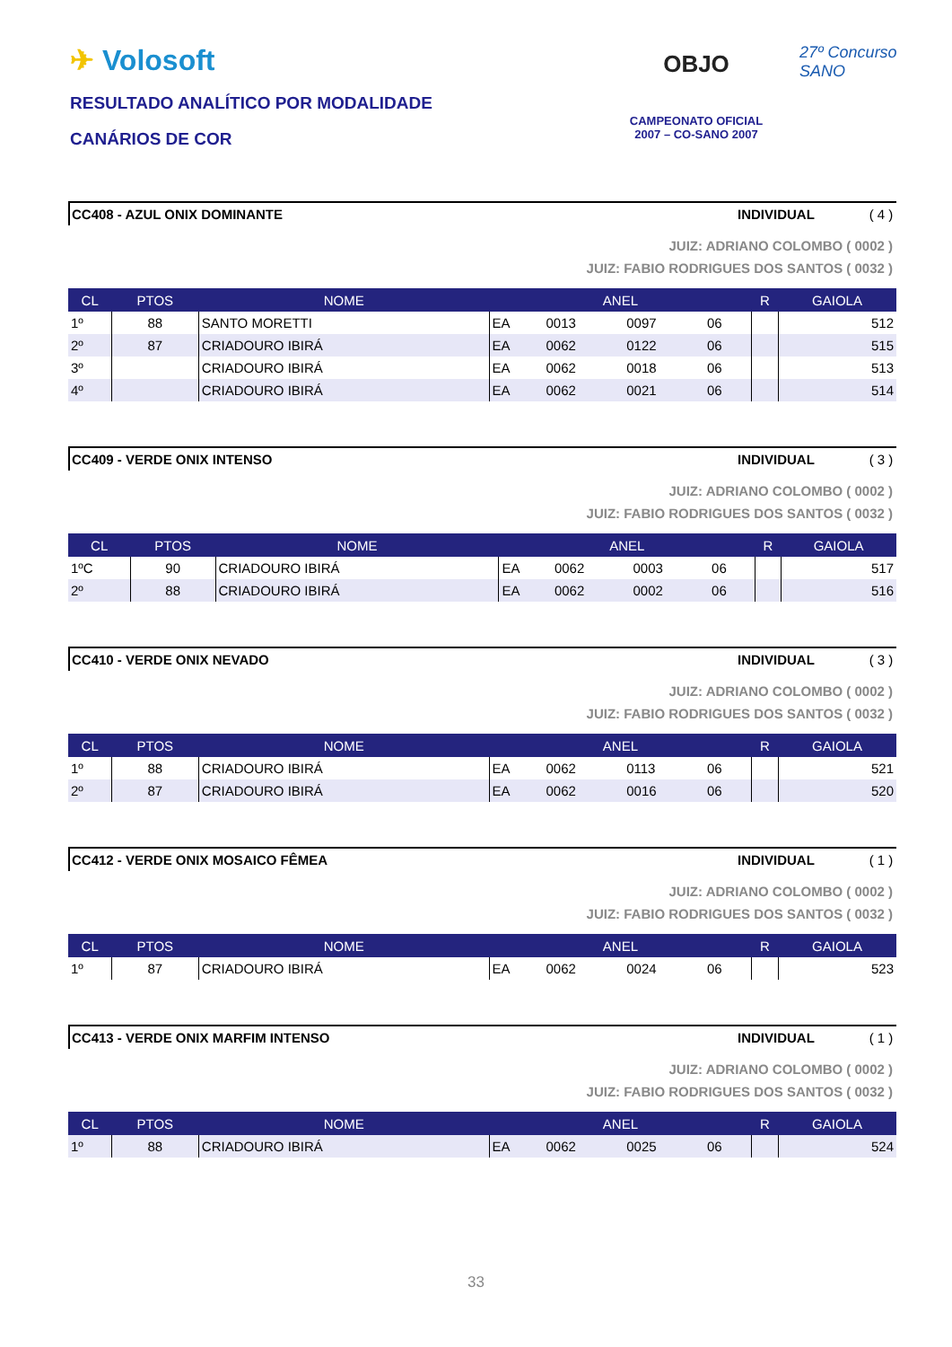✈ Volosoft
RESULTADO ANALÍTICO POR MODALIDADE
CANÁRIOS DE COR
OBJO
CAMPEONATO OFICIAL
2007 – CO-SANO 2007
27º Concurso SANO
CC408 - AZUL ONIX DOMINANTE INDIVIDUAL ( 4 )
JUIZ: ADRIANO COLOMBO ( 0002 )
JUIZ: FABIO RODRIGUES DOS SANTOS ( 0032 )
| CL | PTOS | NOME | ANEL | | | | R | GAIOLA |
| --- | --- | --- | --- | --- | --- | --- | --- | --- |
| 1º | 88 | SANTO MORETTI | EA | 0013 | 0097 | 06 | | 512 |
| 2º | 87 | CRIADOURO IBIRÁ | EA | 0062 | 0122 | 06 | | 515 |
| 3º | | CRIADOURO IBIRÁ | EA | 0062 | 0018 | 06 | | 513 |
| 4º | | CRIADOURO IBIRÁ | EA | 0062 | 0021 | 06 | | 514 |
CC409 - VERDE ONIX INTENSO INDIVIDUAL ( 3 )
JUIZ: ADRIANO COLOMBO ( 0002 )
JUIZ: FABIO RODRIGUES DOS SANTOS ( 0032 )
| CL | PTOS | NOME | ANEL | | | | R | GAIOLA |
| --- | --- | --- | --- | --- | --- | --- | --- | --- |
| 1ºC | 90 | CRIADOURO IBIRÁ | EA | 0062 | 0003 | 06 | | 517 |
| 2º | 88 | CRIADOURO IBIRÁ | EA | 0062 | 0002 | 06 | | 516 |
CC410 - VERDE ONIX NEVADO INDIVIDUAL ( 3 )
JUIZ: ADRIANO COLOMBO ( 0002 )
JUIZ: FABIO RODRIGUES DOS SANTOS ( 0032 )
| CL | PTOS | NOME | ANEL | | | | R | GAIOLA |
| --- | --- | --- | --- | --- | --- | --- | --- | --- |
| 1º | 88 | CRIADOURO IBIRÁ | EA | 0062 | 0113 | 06 | | 521 |
| 2º | 87 | CRIADOURO IBIRÁ | EA | 0062 | 0016 | 06 | | 520 |
CC412 - VERDE ONIX MOSAICO FÊMEA INDIVIDUAL ( 1 )
JUIZ: ADRIANO COLOMBO ( 0002 )
JUIZ: FABIO RODRIGUES DOS SANTOS ( 0032 )
| CL | PTOS | NOME | ANEL | | | | R | GAIOLA |
| --- | --- | --- | --- | --- | --- | --- | --- | --- |
| 1º | 87 | CRIADOURO IBIRÁ | EA | 0062 | 0024 | 06 | | 523 |
CC413 - VERDE ONIX MARFIM INTENSO INDIVIDUAL ( 1 )
JUIZ: ADRIANO COLOMBO ( 0002 )
JUIZ: FABIO RODRIGUES DOS SANTOS ( 0032 )
| CL | PTOS | NOME | ANEL | | | | R | GAIOLA |
| --- | --- | --- | --- | --- | --- | --- | --- | --- |
| 1º | 88 | CRIADOURO IBIRÁ | EA | 0062 | 0025 | 06 | | 524 |
33